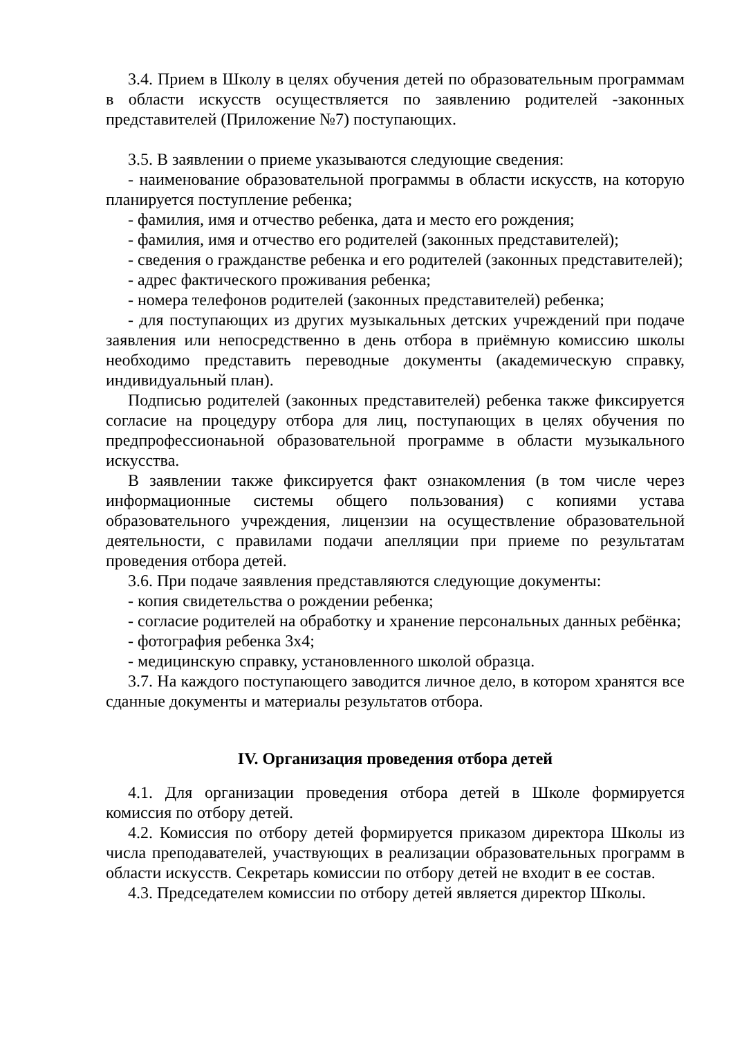3.4. Прием в Школу в целях обучения детей по образовательным программам в области искусств осуществляется по заявлению родителей -законных представителей (Приложение №7) поступающих.
3.5. В заявлении о приеме указываются следующие сведения:
- наименование образовательной программы в области искусств, на которую планируется поступление ребенка;
- фамилия, имя и отчество ребенка, дата и место его рождения;
- фамилия, имя и отчество его родителей (законных представителей);
- сведения о гражданстве ребенка и его родителей (законных представителей);
- адрес фактического проживания ребенка;
- номера телефонов родителей (законных представителей) ребенка;
- для поступающих из других музыкальных детских учреждений при подаче заявления или непосредственно в день отбора в приёмную комиссию школы необходимо представить переводные документы (академическую справку, индивидуальный план).
Подписью родителей (законных представителей) ребенка также фиксируется согласие на процедуру отбора для лиц, поступающих в целях обучения по предпрофессионаьной образовательной программе в области музыкального искусства.
В заявлении также фиксируется факт ознакомления (в том числе через информационные системы общего пользования) с копиями устава образовательного учреждения, лицензии на осуществление образовательной деятельности, с правилами подачи апелляции при приеме по результатам проведения отбора детей.
3.6. При подаче заявления представляются следующие документы:
- копия свидетельства о рождении ребенка;
- согласие родителей на обработку и хранение персональных данных ребёнка;
- фотография ребенка 3х4;
- медицинскую справку, установленного школой образца.
3.7. На каждого поступающего заводится личное дело, в котором хранятся все сданные документы и материалы результатов отбора.
IV. Организация проведения отбора детей
4.1. Для организации проведения отбора детей в Школе формируется комиссия по отбору детей.
4.2. Комиссия по отбору детей формируется приказом директора Школы из числа преподавателей, участвующих в реализации образовательных программ в области искусств. Секретарь комиссии по отбору детей не входит в ее состав.
4.3. Председателем комиссии по отбору детей является директор Школы.